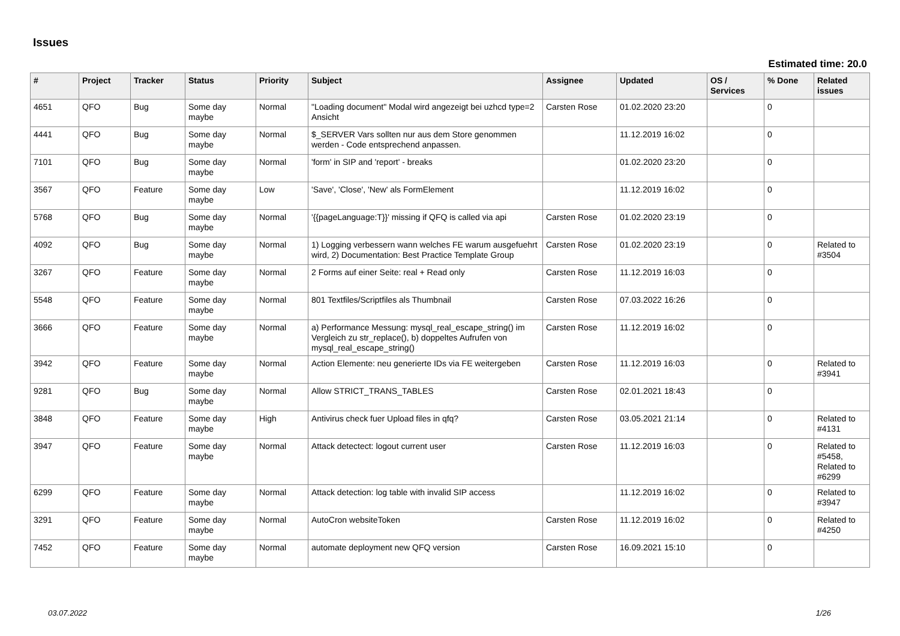Issues
Estimated time: 20.0
| # | Project | Tracker | Status | Priority | Subject | Assignee | Updated | OS / Services | % Done | Related issues |
| --- | --- | --- | --- | --- | --- | --- | --- | --- | --- | --- |
| 4651 | QFO | Bug | Some day maybe | Normal | "Loading document" Modal wird angezeigt bei uzhcd type=2 Ansicht | Carsten Rose | 01.02.2020 23:20 | | 0 | |
| 4441 | QFO | Bug | Some day maybe | Normal | $_SERVER Vars sollten nur aus dem Store genommen werden - Code entsprechend anpassen. | | 11.12.2019 16:02 | | 0 | |
| 7101 | QFO | Bug | Some day maybe | Normal | 'form' in SIP and 'report' - breaks | | 01.02.2020 23:20 | | 0 | |
| 3567 | QFO | Feature | Some day maybe | Low | 'Save', 'Close', 'New' als FormElement | | 11.12.2019 16:02 | | 0 | |
| 5768 | QFO | Bug | Some day maybe | Normal | '{{pageLanguage:T}}' missing if QFQ is called via api | Carsten Rose | 01.02.2020 23:19 | | 0 | |
| 4092 | QFO | Bug | Some day maybe | Normal | 1) Logging verbessern wann welches FE warum ausgefuehrt wird, 2) Documentation: Best Practice Template Group | Carsten Rose | 01.02.2020 23:19 | | 0 | Related to #3504 |
| 3267 | QFO | Feature | Some day maybe | Normal | 2 Forms auf einer Seite: real + Read only | Carsten Rose | 11.12.2019 16:03 | | 0 | |
| 5548 | QFO | Feature | Some day maybe | Normal | 801 Textfiles/Scriptfiles als Thumbnail | Carsten Rose | 07.03.2022 16:26 | | 0 | |
| 3666 | QFO | Feature | Some day maybe | Normal | a) Performance Messung: mysql_real_escape_string() im Vergleich zu str_replace(), b) doppeltes Aufrufen von mysql_real_escape_string() | Carsten Rose | 11.12.2019 16:02 | | 0 | |
| 3942 | QFO | Feature | Some day maybe | Normal | Action Elemente: neu generierte IDs via FE weitergeben | Carsten Rose | 11.12.2019 16:03 | | 0 | Related to #3941 |
| 9281 | QFO | Bug | Some day maybe | Normal | Allow STRICT_TRANS_TABLES | Carsten Rose | 02.01.2021 18:43 | | 0 | |
| 3848 | QFO | Feature | Some day maybe | High | Antivirus check fuer Upload files in qfq? | Carsten Rose | 03.05.2021 21:14 | | 0 | Related to #4131 |
| 3947 | QFO | Feature | Some day maybe | Normal | Attack detectect: logout current user | Carsten Rose | 11.12.2019 16:03 | | 0 | Related to #5458, Related to #6299 |
| 6299 | QFO | Feature | Some day maybe | Normal | Attack detection: log table with invalid SIP access | | 11.12.2019 16:02 | | 0 | Related to #3947 |
| 3291 | QFO | Feature | Some day maybe | Normal | AutoCron websiteToken | Carsten Rose | 11.12.2019 16:02 | | 0 | Related to #4250 |
| 7452 | QFO | Feature | Some day maybe | Normal | automate deployment new QFQ version | Carsten Rose | 16.09.2021 15:10 | | 0 | |
03.07.2022 1/26